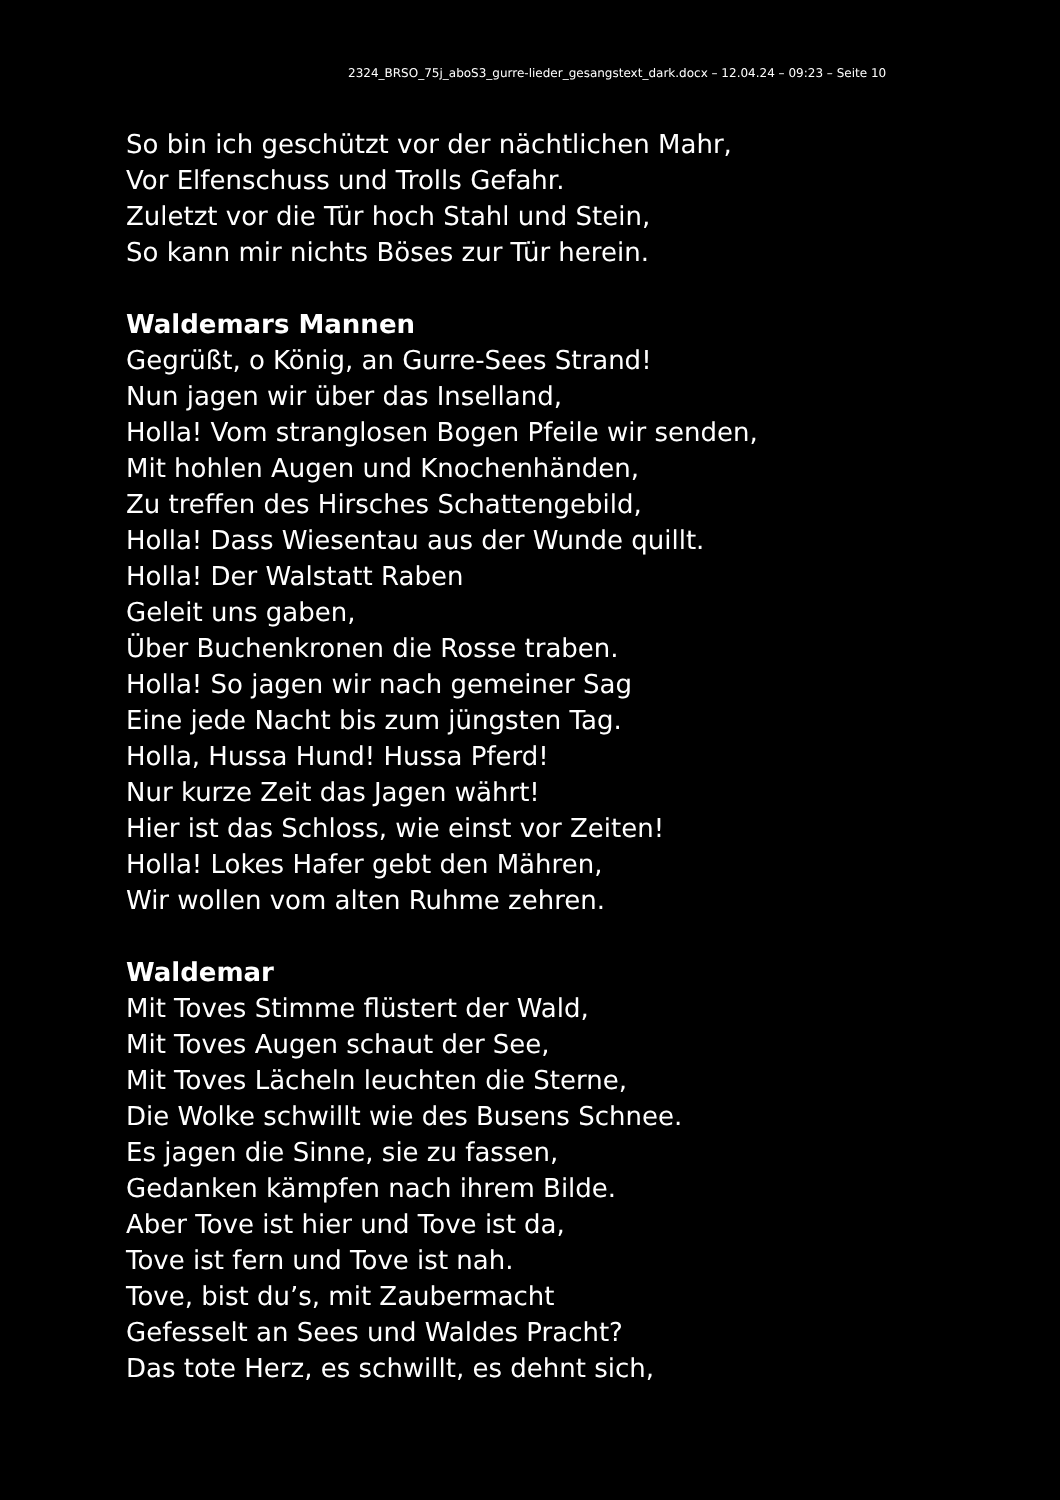2324_BRSO_75j_aboS3_gurre-lieder_gesangstext_dark.docx – 12.04.24 – 09:23 – Seite 10
So bin ich geschützt vor der nächtlichen Mahr,
Vor Elfenschuss und Trolls Gefahr.
Zuletzt vor die Tür hoch Stahl und Stein,
So kann mir nichts Böses zur Tür herein.
Waldemars Mannen
Gegrüßt, o König, an Gurre-Sees Strand!
Nun jagen wir über das Inselland,
Holla! Vom stranglosen Bogen Pfeile wir senden,
Mit hohlen Augen und Knochenhänden,
Zu treffen des Hirsches Schattengebild,
Holla! Dass Wiesentau aus der Wunde quillt.
Holla! Der Walstatt Raben
Geleit uns gaben,
Über Buchenkronen die Rosse traben.
Holla! So jagen wir nach gemeiner Sag
Eine jede Nacht bis zum jüngsten Tag.
Holla, Hussa Hund! Hussa Pferd!
Nur kurze Zeit das Jagen währt!
Hier ist das Schloss, wie einst vor Zeiten!
Holla! Lokes Hafer gebt den Mähren,
Wir wollen vom alten Ruhme zehren.
Waldemar
Mit Toves Stimme flüstert der Wald,
Mit Toves Augen schaut der See,
Mit Toves Lächeln leuchten die Sterne,
Die Wolke schwillt wie des Busens Schnee.
Es jagen die Sinne, sie zu fassen,
Gedanken kämpfen nach ihrem Bilde.
Aber Tove ist hier und Tove ist da,
Tove ist fern und Tove ist nah.
Tove, bist du’s, mit Zaubermacht
Gefesselt an Sees und Waldes Pracht?
Das tote Herz, es schwillt, es dehnt sich,